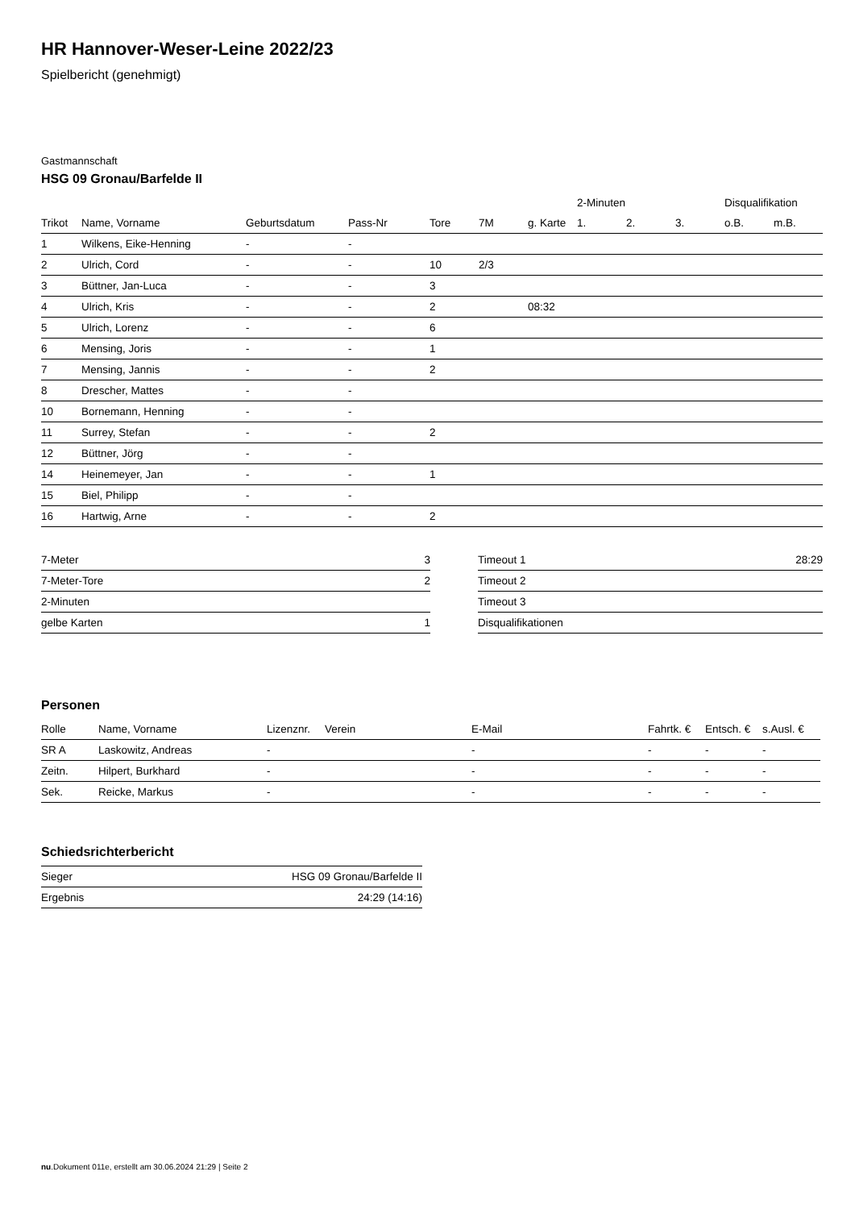HR Hannover-Weser-Leine 2022/23
Spielbericht (genehmigt)
Gastmannschaft
HSG 09 Gronau/Barfelde II
| | | | | | | | | 2-Minuten | | | Disqualifikation | |
| --- | --- | --- | --- | --- | --- | --- | --- | --- | --- | --- | --- | --- |
| Trikot | Name, Vorname | Geburtsdatum | Pass-Nr | Tore | 7M | g. Karte | | 1. | 2. | 3. | o.B. | m.B. |
| 1 | Wilkens, Eike-Henning | - | - | | | | | | | | | |
| 2 | Ulrich, Cord | - | - | 10 | 2/3 | | | | | | | |
| 3 | Büttner, Jan-Luca | - | - | 3 | | | | | | | | |
| 4 | Ulrich, Kris | - | - | 2 | | 08:32 | | | | | | |
| 5 | Ulrich, Lorenz | - | - | 6 | | | | | | | | |
| 6 | Mensing, Joris | - | - | 1 | | | | | | | | |
| 7 | Mensing, Jannis | - | - | 2 | | | | | | | | |
| 8 | Drescher, Mattes | - | - | | | | | | | | | |
| 10 | Bornemann, Henning | - | - | | | | | | | | | |
| 11 | Surrey, Stefan | - | - | 2 | | | | | | | | |
| 12 | Büttner, Jörg | - | - | | | | | | | | | |
| 14 | Heinemeyer, Jan | - | - | 1 | | | | | | | | |
| 15 | Biel, Philipp | - | - | | | | | | | | | |
| 16 | Hartwig, Arne | - | - | 2 | | | | | | | | |
| 7-Meter | 3 |
| 7-Meter-Tore | 2 |
| 2-Minuten | |
| gelbe Karten | 1 |
| Timeout 1 | 28:29 |
| Timeout 2 | |
| Timeout 3 | |
| Disqualifikationen | |
Personen
| Rolle | Name, Vorname | Lizenznr. | Verein | E-Mail | Fahrtk. € | Entsch. € | s.Ausl. € |
| --- | --- | --- | --- | --- | --- | --- | --- |
| SR A | Laskowitz, Andreas | - | | - | - | - | - |
| Zeitn. | Hilpert, Burkhard | - | | - | - | - | - |
| Sek. | Reicke, Markus | - | | - | - | - | - |
Schiedsrichterbericht
| Sieger | HSG 09 Gronau/Barfelde II |
| Ergebnis | 24:29 (14:16) |
nu.Dokument 011e, erstellt am 30.06.2024 21:29 | Seite 2